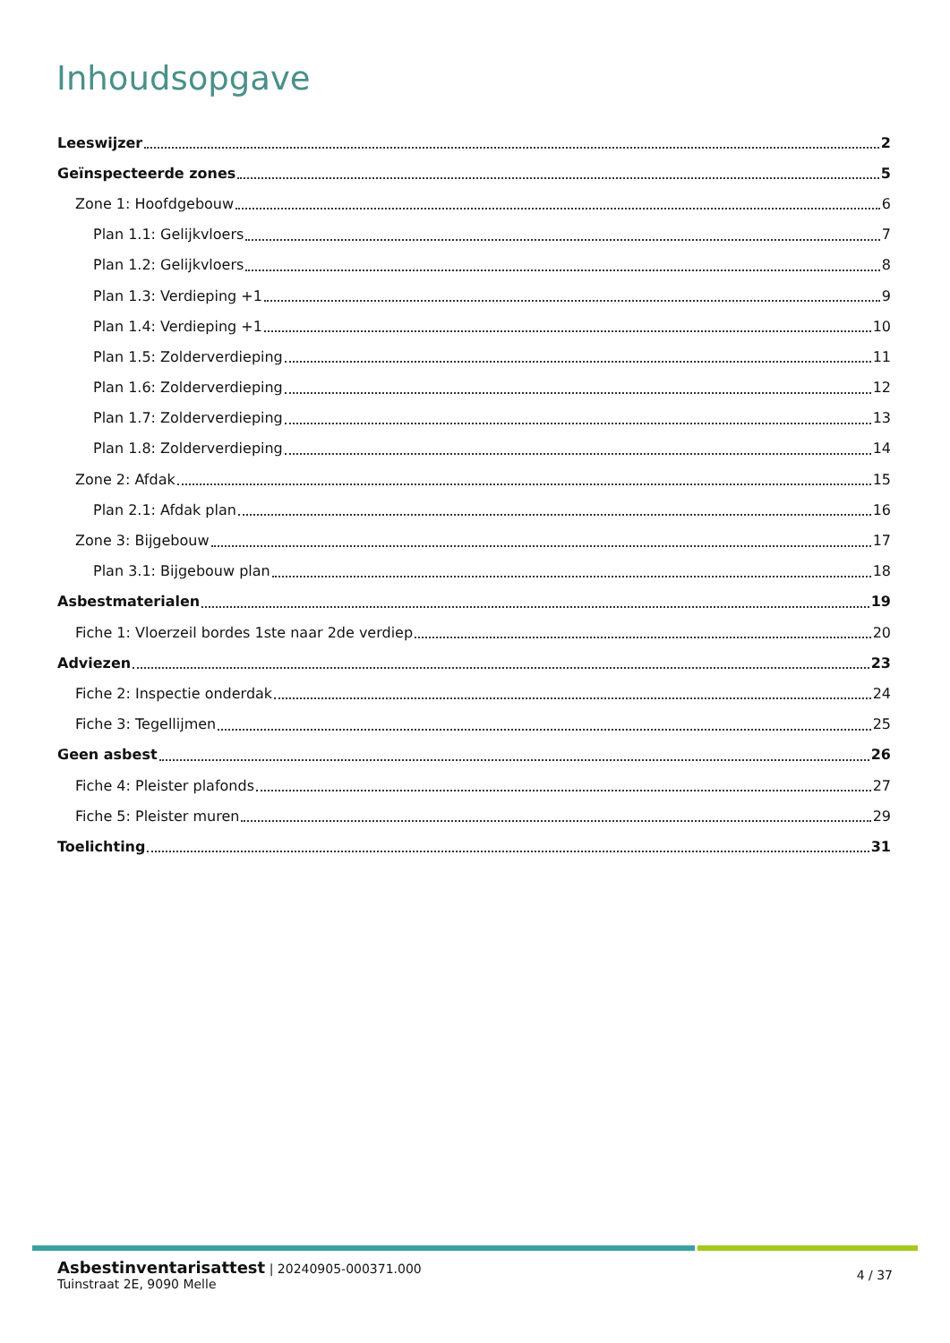Inhoudsopgave
Leeswijzer 2
Geïnspecteerde zones 5
Zone 1: Hoofdgebouw 6
Plan 1.1: Gelijkvloers 7
Plan 1.2: Gelijkvloers 8
Plan 1.3: Verdieping +1 9
Plan 1.4: Verdieping +1 10
Plan 1.5: Zolderverdieping 11
Plan 1.6: Zolderverdieping 12
Plan 1.7: Zolderverdieping 13
Plan 1.8: Zolderverdieping 14
Zone 2: Afdak 15
Plan 2.1: Afdak plan 16
Zone 3: Bijgebouw 17
Plan 3.1: Bijgebouw plan 18
Asbestmaterialen 19
Fiche 1: Vloerzeil bordes 1ste naar 2de verdiep 20
Adviezen 23
Fiche 2: Inspectie onderdak 24
Fiche 3: Tegellijmen 25
Geen asbest 26
Fiche 4: Pleister plafonds 27
Fiche 5: Pleister muren 29
Toelichting 31
Asbestinventarisattest | 20240905-000371.000
Tuinstraat 2E, 9090 Melle
4 / 37